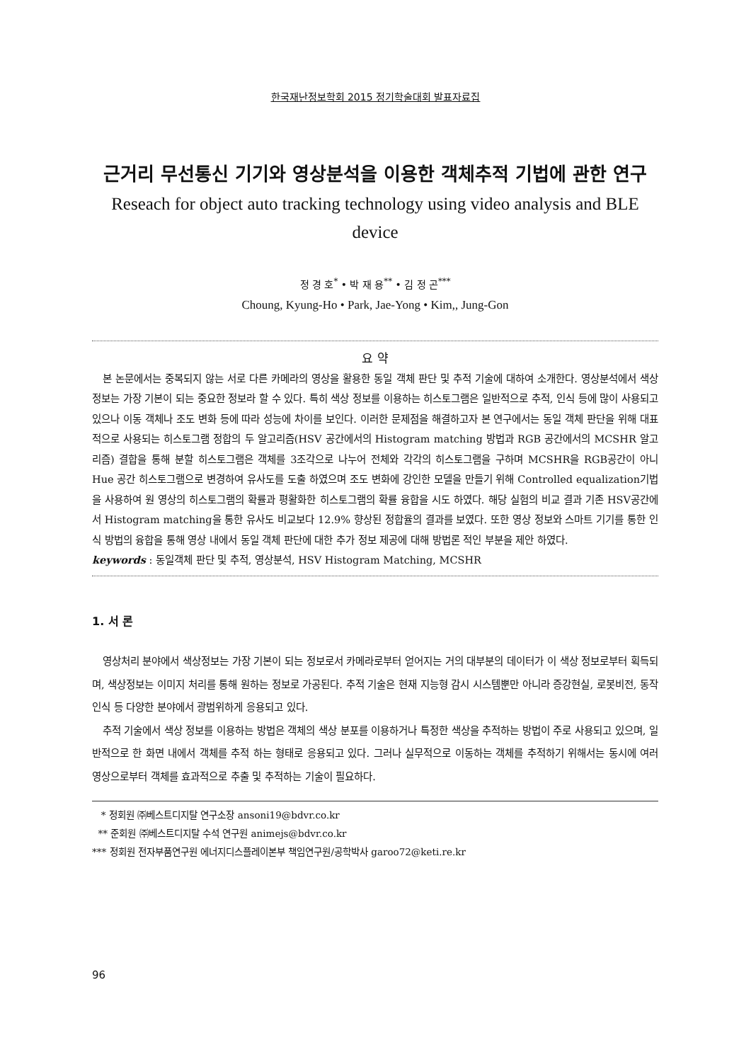한국재난정보학회 2015 정기학술대회 발표자료집
근거리 무선통신 기기와 영상분석을 이용한 객체추적 기법에 관한 연구
Reseach for object auto tracking technology using video analysis and BLE device
정 경 호<sup>*</sup> • 박 재 용<sup>**</sup> • 김 정 곤<sup>***</sup>
Choung, Kyung-Ho • Park, Jae-Yong • Kim,, Jung-Gon
요 약
본 논문에서는 중복되지 않는 서로 다른 카메라의 영상을 활용한 동일 객체 판단 및 추적 기술에 대하여 소개한다. 영상분석에서 색상 정보는 가장 기본이 되는 중요한 정보라 할 수 있다. 특히 색상 정보를 이용하는 히스토그램은 일반적으로 추적, 인식 등에 많이 사용되고 있으나 이동 객체나 조도 변화 등에 따라 성능에 차이를 보인다. 이러한 문제점을 해결하고자 본 연구에서는 동일 객체 판단을 위해 대표적으로 사용되는 히스토그램 정합의 두 알고리즘(HSV 공간에서의 Histogram matching 방법과 RGB 공간에서의 MCSHR 알고리즘) 결합을 통해 분할 히스토그램은 객체를 3조각으로 나누어 전체와 각각의 히스토그램을 구하며 MCSHR을 RGB공간이 아니 Hue 공간 히스토그램으로 변경하여 유사도를 도출 하였으며 조도 변화에 강인한 모델을 만들기 위해 Controlled equalization기법을 사용하여 원 영상의 히스토그램의 확률과 평활화한 히스토그램의 확률 융합을 시도 하였다. 해당 실험의 비교 결과 기존 HSV공간에서 Histogram matching을 통한 유사도 비교보다 12.9% 향상된 정합율의 결과를 보였다. 또한 영상 정보와 스마트 기기를 통한 인식 방법의 융합을 통해 영상 내에서 동일 객체 판단에 대한 추가 정보 제공에 대해 방법론 적인 부분을 제안 하였다.
keywords : 동일객체 판단 및 추적, 영상분석, HSV Histogram Matching, MCSHR
1. 서 론
영상처리 분야에서 색상정보는 가장 기본이 되는 정보로서 카메라로부터 얻어지는 거의 대부분의 데이터가 이 색상 정보로부터 획득되며, 색상정보는 이미지 처리를 통해 원하는 정보로 가공된다. 추적 기술은 현재 지능형 감시 시스템뿐만 아니라 증강현실, 로봇비전, 동작 인식 등 다양한 분야에서 광범위하게 응용되고 있다.
추적 기술에서 색상 정보를 이용하는 방법은 객체의 색상 분포를 이용하거나 특정한 색상을 추적하는 방법이 주로 사용되고 있으며, 일반적으로 한 화면 내에서 객체를 추적 하는 형태로 응용되고 있다. 그러나 실무적으로 이동하는 객체를 추적하기 위해서는 동시에 여러 영상으로부터 객체를 효과적으로 추출 및 추적하는 기술이 필요하다.
* 정회원 ㈜베스트디지탈 연구소장 ansoni19@bdvr.co.kr
** 준회원 ㈜베스트디지탈 수석 연구원 animejs@bdvr.co.kr
*** 정회원 전자부품연구원 에너지디스플레이본부 책임연구원/공학박사 garoo72@keti.re.kr
96